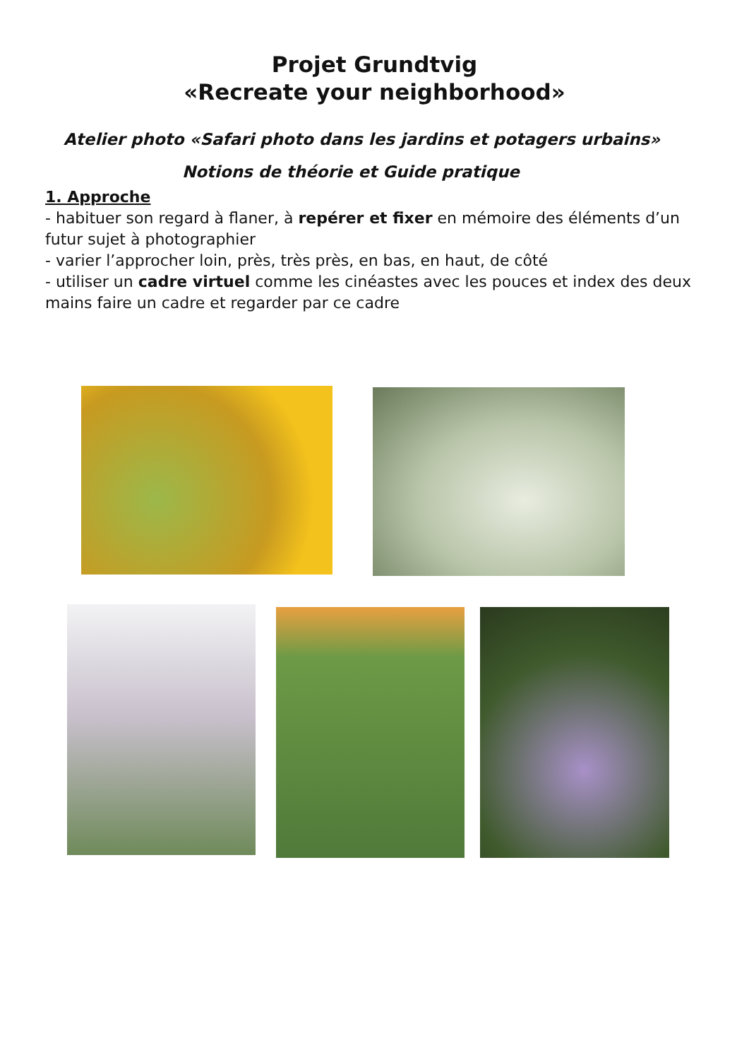Projet Grundtvig
«Recreate your neighborhood»
Atelier photo «Safari photo dans les jardins et potagers urbains»
Notions de théorie et Guide pratique
1. Approche
- habituer son regard à flaner, à repérer et fixer en mémoire des éléments d’un futur sujet à photographier
- varier l’approcher loin, près, très près, en bas, en haut, de côté
- utiliser un cadre virtuel comme les cinéastes avec les pouces et index des deux mains faire un cadre et regarder par ce cadre